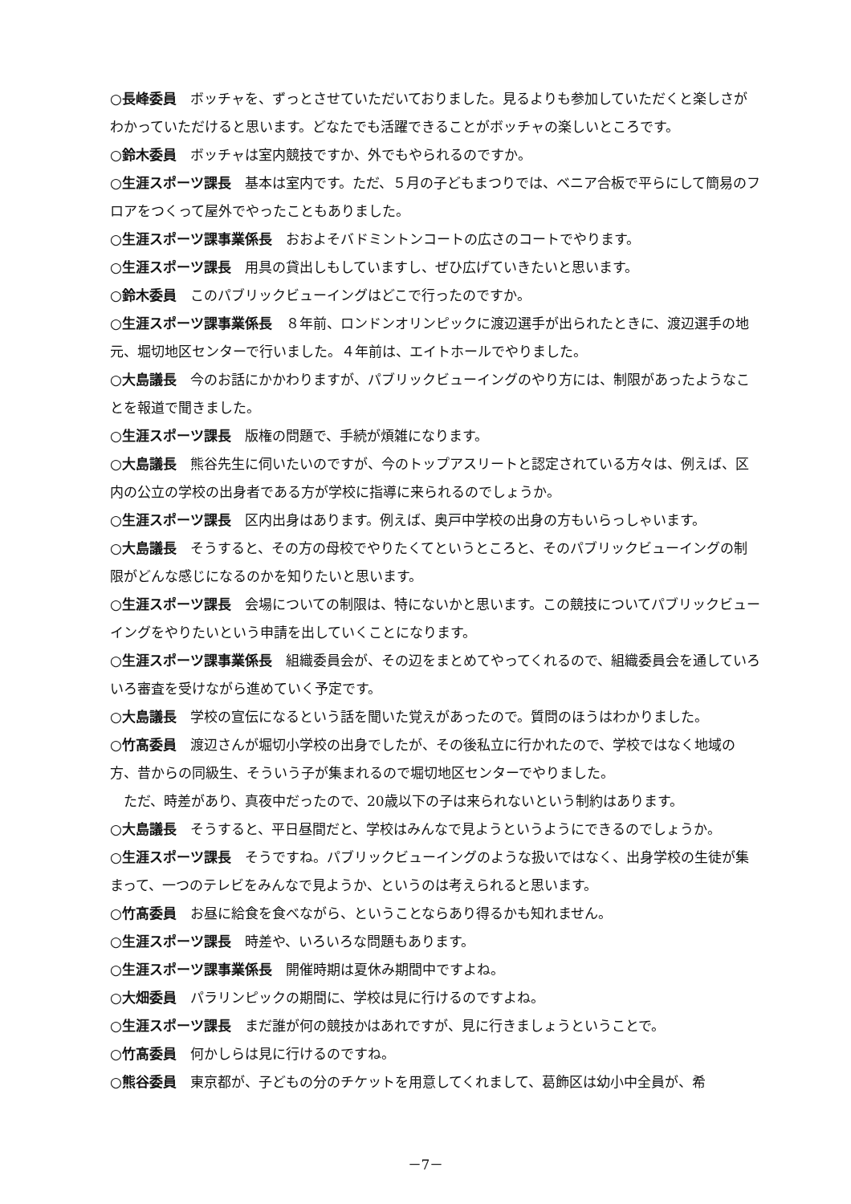○長峰委員　ボッチャを、ずっとさせていただいておりました。見るよりも参加していただくと楽しさがわかっていただけると思います。どなたでも活躍できることがボッチャの楽しいところです。
○鈴木委員　ボッチャは室内競技ですか、外でもやられるのですか。
○生涯スポーツ課長　基本は室内です。ただ、５月の子どもまつりでは、ベニア合板で平らにして簡易のフロアをつくって屋外でやったこともありました。
○生涯スポーツ課事業係長　おおよそバドミントンコートの広さのコートでやります。
○生涯スポーツ課長　用具の貸出しもしていますし、ぜひ広げていきたいと思います。
○鈴木委員　このパブリックビューイングはどこで行ったのですか。
○生涯スポーツ課事業係長　８年前、ロンドンオリンピックに渡辺選手が出られたときに、渡辺選手の地元、堀切地区センターで行いました。４年前は、エイトホールでやりました。
○大島議長　今のお話にかかわりますが、パブリックビューイングのやり方には、制限があったようなことを報道で聞きました。
○生涯スポーツ課長　版権の問題で、手続が煩雑になります。
○大島議長　熊谷先生に伺いたいのですが、今のトップアスリートと認定されている方々は、例えば、区内の公立の学校の出身者である方が学校に指導に来られるのでしょうか。
○生涯スポーツ課長　区内出身はあります。例えば、奥戸中学校の出身の方もいらっしゃいます。
○大島議長　そうすると、その方の母校でやりたくてというところと、そのパブリックビューイングの制限がどんな感じになるのかを知りたいと思います。
○生涯スポーツ課長　会場についての制限は、特にないかと思います。この競技についてパブリックビューイングをやりたいという申請を出していくことになります。
○生涯スポーツ課事業係長　組織委員会が、その辺をまとめてやってくれるので、組織委員会を通していろいろ審査を受けながら進めていく予定です。
○大島議長　学校の宣伝になるという話を聞いた覚えがあったので。質問のほうはわかりました。
○竹髙委員　渡辺さんが堀切小学校の出身でしたが、その後私立に行かれたので、学校ではなく地域の方、昔からの同級生、そういう子が集まれるので堀切地区センターでやりました。
　ただ、時差があり、真夜中だったので、20歳以下の子は来られないという制約はあります。
○大島議長　そうすると、平日昼間だと、学校はみんなで見ようというようにできるのでしょうか。
○生涯スポーツ課長　そうですね。パブリックビューイングのような扱いではなく、出身学校の生徒が集まって、一つのテレビをみんなで見ようか、というのは考えられると思います。
○竹髙委員　お昼に給食を食べながら、ということならあり得るかも知れません。
○生涯スポーツ課長　時差や、いろいろな問題もあります。
○生涯スポーツ課事業係長　開催時期は夏休み期間中ですよね。
○大畑委員　パラリンピックの期間に、学校は見に行けるのですよね。
○生涯スポーツ課長　まだ誰が何の競技かはあれですが、見に行きましょうということで。
○竹髙委員　何かしらは見に行けるのですね。
○熊谷委員　東京都が、子どもの分のチケットを用意してくれまして、葛飾区は幼小中全員が、希
－7－